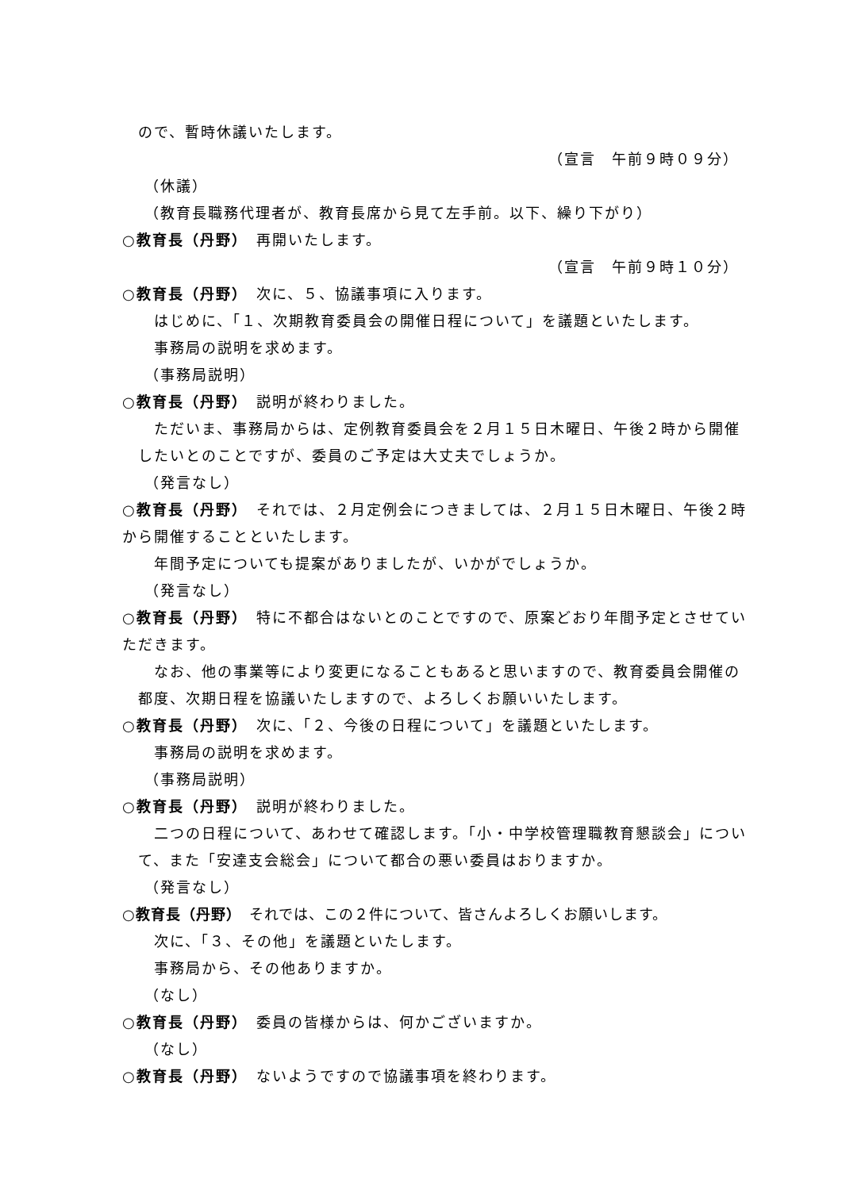ので、暫時休議いたします。
（宣言　午前９時０９分）
（休議）
（教育長職務代理者が、教育長席から見て左手前。以下、繰り下がり）
○教育長（丹野）　再開いたします。
（宣言　午前９時１０分）
○教育長（丹野）　次に、５、協議事項に入ります。
　はじめに、「１、次期教育委員会の開催日程について」を議題といたします。
　事務局の説明を求めます。
（事務局説明）
○教育長（丹野）　説明が終わりました。
　ただいま、事務局からは、定例教育委員会を２月１５日木曜日、午後２時から開催したいとのことですが、委員のご予定は大丈夫でしょうか。
（発言なし）
○教育長（丹野）　それでは、２月定例会につきましては、２月１５日木曜日、午後２時から開催することといたします。
　年間予定についても提案がありましたが、いかがでしょうか。
（発言なし）
○教育長（丹野）　特に不都合はないとのことですので、原案どおり年間予定とさせていただきます。
　なお、他の事業等により変更になることもあると思いますので、教育委員会開催の都度、次期日程を協議いたしますので、よろしくお願いいたします。
○教育長（丹野）　次に、「２、今後の日程について」を議題といたします。
　事務局の説明を求めます。
（事務局説明）
○教育長（丹野）　説明が終わりました。
　二つの日程について、あわせて確認します。「小・中学校管理職教育懇談会」について、また「安達支会総会」について都合の悪い委員はおりますか。
（発言なし）
○教育長（丹野）　それでは、この２件について、皆さんよろしくお願いします。
　次に、「３、その他」を議題といたします。
　事務局から、その他ありますか。
（なし）
○教育長（丹野）　委員の皆様からは、何かございますか。
（なし）
○教育長（丹野）　ないようですので協議事項を終わります。